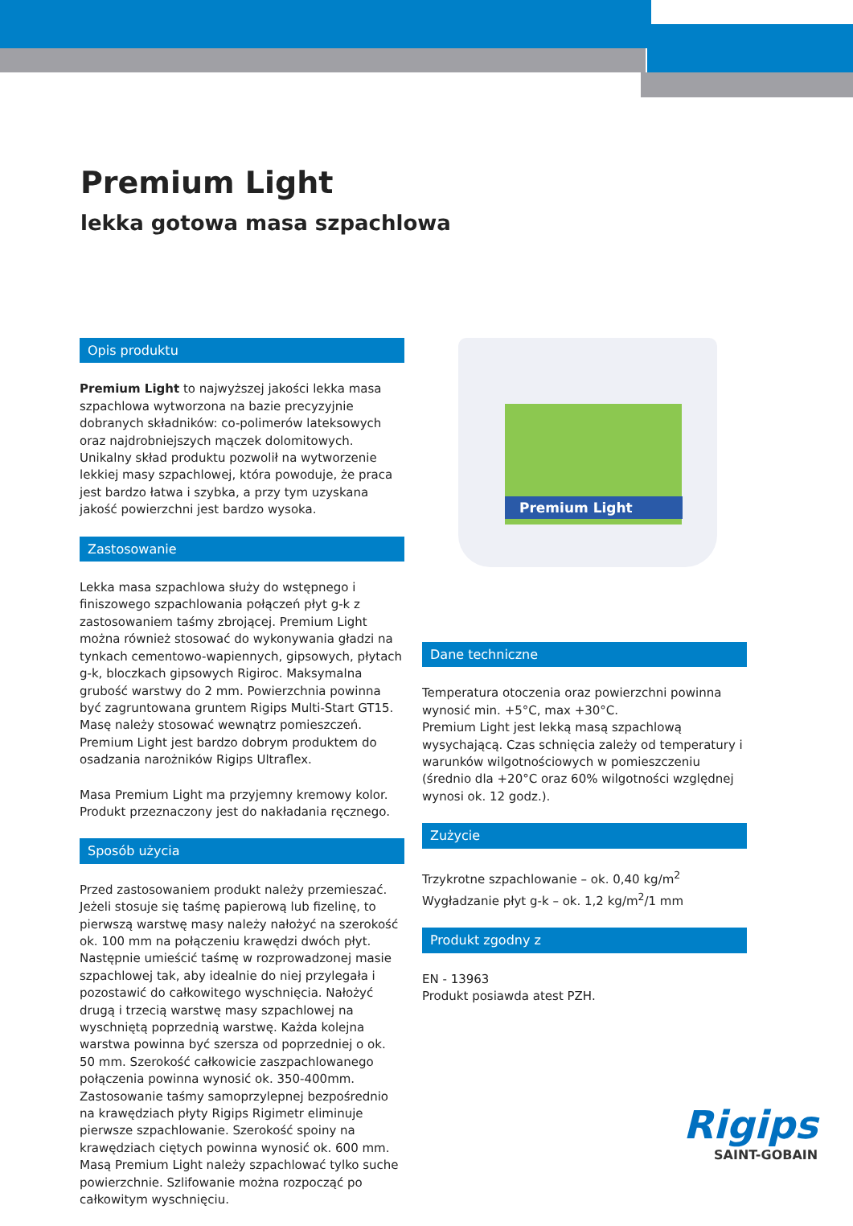Premium Light
lekka gotowa masa szpachlowa
Opis produktu
Premium Light to najwyższej jakości lekka masa szpachlowa wytworzona na bazie precyzyjnie dobranych składników: co-polimerów lateksowych oraz najdrobniejszych mączek dolomitowych. Unikalny skład produktu pozwolił na wytworzenie lekkiej masy szpachlowej, która powoduje, że praca jest bardzo łatwa i szybka, a przy tym uzyskana jakość powierzchni jest bardzo wysoka.
Zastosowanie
Lekka masa szpachlowa służy do wstępnego i finiszowego szpachlowania połączeń płyt g-k z zastosowaniem taśmy zbrojącej. Premium Light można również stosować do wykonywania gładzi na tynkach cementowo-wapiennych, gipsowych, płytach g-k, bloczkach gipsowych Rigiroc. Maksymalna grubość warstwy do 2 mm. Powierzchnia powinna być zagruntowana gruntem Rigips Multi-Start GT15. Masę należy stosować wewnątrz pomieszczeń. Premium Light jest bardzo dobrym produktem do osadzania narożników Rigips Ultraflex.
Masa Premium Light ma przyjemny kremowy kolor. Produkt przeznaczony jest do nakładania ręcznego.
Sposób użycia
Przed zastosowaniem produkt należy przemieszać. Jeżeli stosuje się taśmę papierową lub fizelinę, to pierwszą warstwę masy należy nałożyć na szerokość ok. 100 mm na połączeniu krawędzi dwóch płyt. Następnie umieścić taśmę w rozprowadzonej masie szpachlowej tak, aby idealnie do niej przylegała i pozostawić do całkowitego wyschnięcia. Nałożyć drugą i trzecią warstwę masy szpachlowej na wyschniętą poprzednią warstwę. Każda kolejna warstwa powinna być szersza od poprzedniej o ok. 50 mm. Szerokość całkowicie zaszpachlowanego połączenia powinna wynosić ok. 350-400mm. Zastosowanie taśmy samoprzylepnej bezpośrednio na krawędziach płyty Rigips Rigimetr eliminuje pierwsze szpachlowanie. Szerokość spoiny na krawędziach ciętych powinna wynosić ok. 600 mm. Masą Premium Light należy szpachlować tylko suche powierzchnie. Szlifowanie można rozpocząć po całkowitym wyschnięciu.
Premium Light
Dane techniczne
Temperatura otoczenia oraz powierzchni powinna wynosić min. +5°C, max +30°C.
Premium Light jest lekką masą szpachlową wysychającą. Czas schnięcia zależy od temperatury i warunków wilgotnościowych w pomieszczeniu (średnio dla +20°C oraz 60% wilgotności względnej wynosi ok. 12 godz.).
Zużycie
Trzykrotne szpachlowanie – ok. 0,40 kg/m<sup>2</sup>
Wygładzanie płyt g-k – ok. 1,2 kg/m<sup>2</sup>/1 mm
Produkt zgodny z
EN - 13963
Produkt posiawda atest PZH.
Rigips
SAINT-GOBAIN